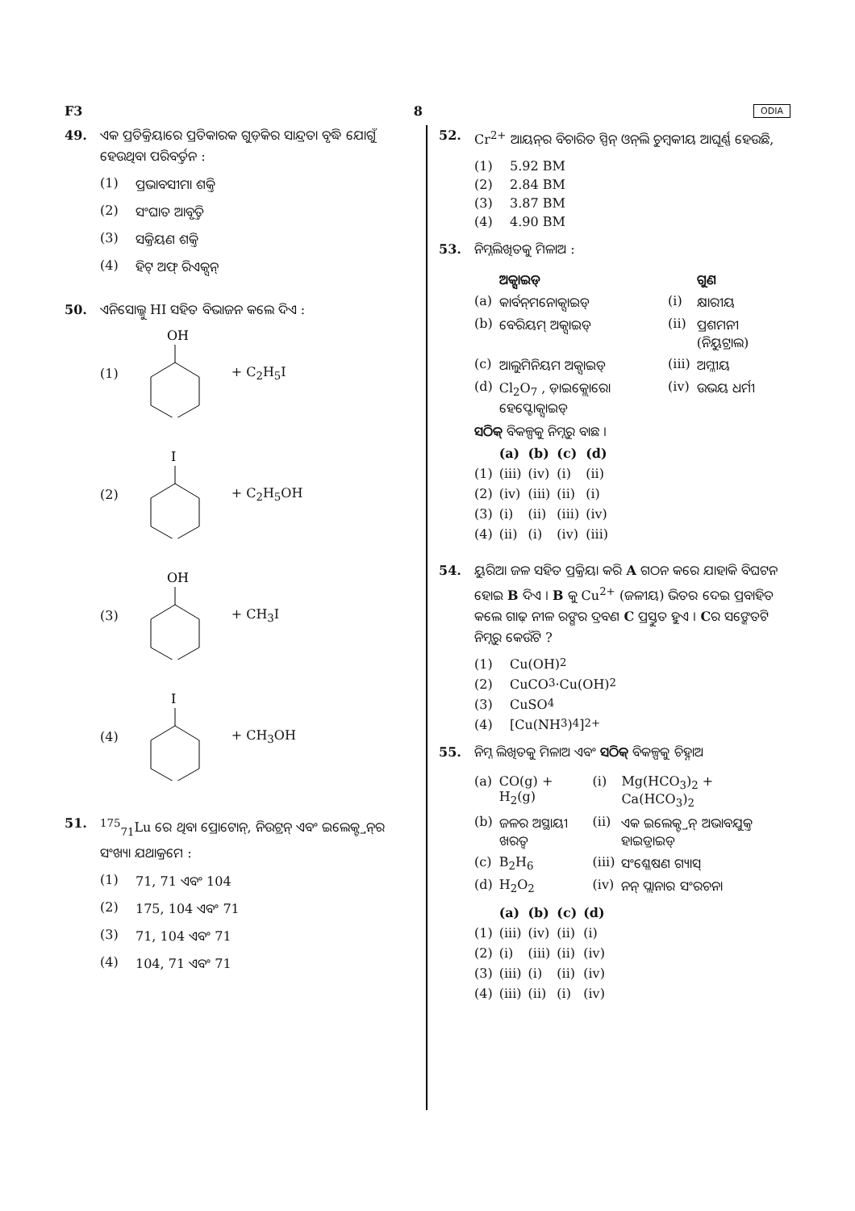F3 8 ODIA
49. ଏକ ପ୍ରତିକ୍ରିୟାରେ ପ୍ରତିକାରକ ଗୁଡ଼ିକର ସାନ୍ଦ୍ରତା ବୃଦ୍ଧି ଯୋଗୁଁ ହେଉଥିବା ପରିବର୍ତ୍ତନ :
(1) ପ୍ରଭାବସୀମା ଶକ୍ତି
(2) ସଂଘାତ ଆବୃତ୍ତି
(3) ସକ୍ରିୟଣ ଶକ୍ତି
(4) ହିଟ୍ ଅଫ୍ ରିଏକ୍ସନ୍
50. ଏନିସୋଲ୍କୁ HI ସହିତ ବିଭାଜନ କଲେ ଦିଏ :
(1)
OH
+ C<sub>2</sub>H<sub>5</sub>I
(2)
I
+ C<sub>2</sub>H<sub>5</sub>OH
(3)
OH
+ CH<sub>3</sub>I
(4)
I
+ CH<sub>3</sub>OH
51. <sup>175</sup><sub>71</sub>Lu ରେ ଥିବା ପ୍ରୋଟୋନ୍, ନିଉଟ୍ରନ୍ ଏବଂ ଇଲେକ୍ଟ୍ରନ୍‌ର ସଂଖ୍ୟା ଯଥାକ୍ରମେ :
(1) 71, 71 ଏବଂ 104
(2) 175, 104 ଏବଂ 71
(3) 71, 104 ଏବଂ 71
(4) 104, 71 ଏବଂ 71
52. Cr<sup>2+</sup> ଆୟନ୍‌ର ବିଚାରିତ ସ୍ପିନ୍ ଓନ୍‌ଲି ଚୁମ୍ବକୀୟ ଆଘୂର୍ଣ୍ଣ ହେଉଛି,
(1) 5.92 BM
(2) 2.84 BM
(3) 3.87 BM
(4) 4.90 BM
53. ନିମ୍ନଲିଖିତକୁ ମିଳାଅ :
| | ଅକ୍ସାଇଡ୍ | | ଗୁଣ |
| --- | --- | --- | --- |
| (a) | କାର୍ବନ୍‌ମନୋକ୍ସାଇଡ୍ | (i) | କ୍ଷାରୀୟ |
| (b) | ବେରିୟମ୍ ଅକ୍ସାଇଡ୍ | (ii) | ପ୍ରଶମନୀ (ନିୟୁଟ୍ରାଲ) |
| (c) | ଆଲୁମିନିୟମ ଅକ୍ସାଇଡ୍ | (iii) | ଅମ୍ଳୀୟ |
| (d) | Cl<sub>2</sub>O<sub>7</sub> , ଡ଼ାଇକ୍ଲୋରୋ ହେପ୍ଟୋକ୍ସାଇଡ୍ | (iv) | ଉଭୟ ଧର୍ମୀ |
ସଠିକ୍ ବିକଳ୍ପକୁ ନିମ୍ନରୁ ବାଛ ।
| | (a) | (b) | (c) | (d) |
| --- | --- | --- | --- | --- |
| (1) | (iii) | (iv) | (i) | (ii) |
| (2) | (iv) | (iii) | (ii) | (i) |
| (3) | (i) | (ii) | (iii) | (iv) |
| (4) | (ii) | (i) | (iv) | (iii) |
54. ୟୁରିଆ ଜଳ ସହିତ ପ୍ରକ୍ରିୟା କରି A ଗଠନ କରେ ଯାହାକି ବିଘଟନ ହୋଇ B ଦିଏ । B କୁ Cu<sup>2+</sup> (ଜଳୀୟ) ଭିତର ଦେଇ ପ୍ରବାହିତ କଲେ ଗାଢ଼ ନୀଳ ରଙ୍ଗର ଦ୍ରବଣ C ପ୍ରସ୍ତୁତ ହୁଏ । Cର ସଙ୍କେତଟି ନିମ୍ନରୁ କେଉଁଟି ?
(1) Cu(OH)<sub>2</sub>
(2) CuCO<sub>3</sub>·Cu(OH)<sub>2</sub>
(3) CuSO<sub>4</sub>
(4) [Cu(NH<sub>3</sub>)<sub>4</sub>]<sup>2+</sup>
55. ନିମ୍ନ ଲିଖିତକୁ ମିଳାଅ ଏବଂ ସଠିକ୍ ବିକଳ୍ପକୁ ଚିହ୍ନାଅ
| (a) | CO(g) + H<sub>2</sub>(g) | (i) | Mg(HCO<sub>3</sub>)<sub>2</sub> + Ca(HCO<sub>3</sub>)<sub>2</sub> |
| (b) | ଜଳର ଅସ୍ଥାୟୀ ଖରତ୍ୱ | (ii) | ଏକ ଇଲେକ୍ଟ୍ରନ୍ ଅଭାବଯୁକ୍ତ ହାଇଡ୍ରାଇଡ୍ |
| (c) | B<sub>2</sub>H<sub>6</sub> | (iii) | ସଂଶ୍ଳେଷଣ ଗ୍ୟାସ୍ |
| (d) | H<sub>2</sub>O<sub>2</sub> | (iv) | ନନ୍ ପ୍ଲାନାର ସଂରଚନା |
| | (a) | (b) | (c) | (d) |
| --- | --- | --- | --- | --- |
| (1) | (iii) | (iv) | (ii) | (i) |
| (2) | (i) | (iii) | (ii) | (iv) |
| (3) | (iii) | (i) | (ii) | (iv) |
| (4) | (iii) | (ii) | (i) | (iv) |